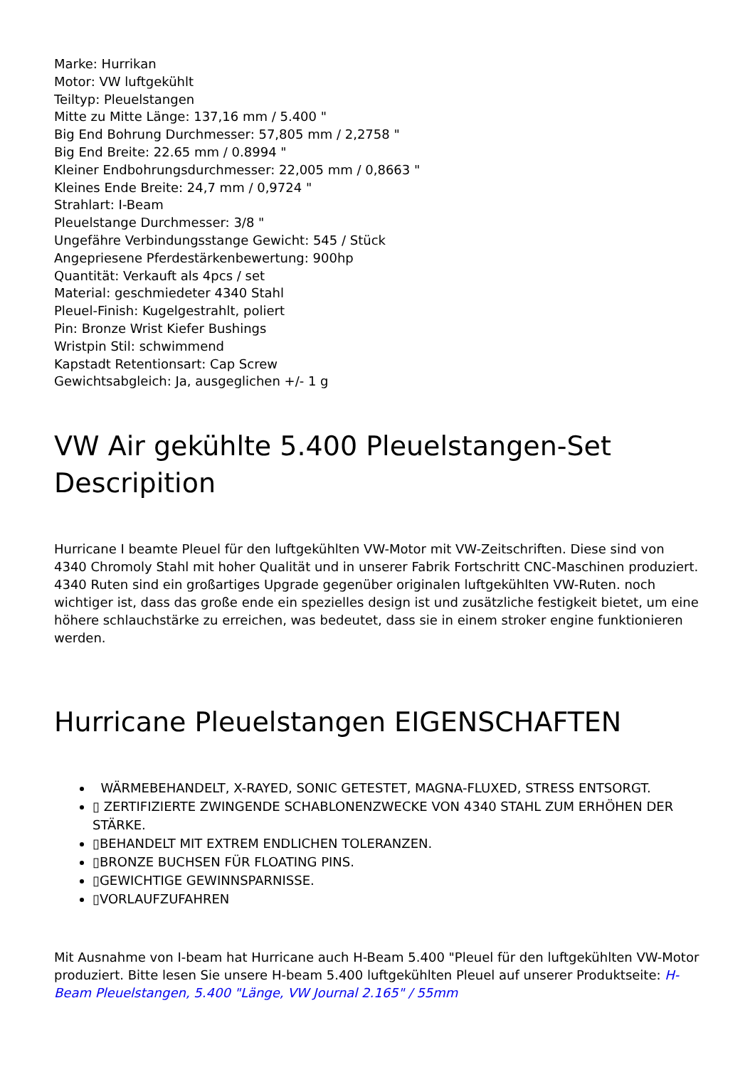Marke: Hurrikan
Motor: VW luftgekühlt
Teiltyp: Pleuelstangen
Mitte zu Mitte Länge: 137,16 mm / 5.400 "
Big End Bohrung Durchmesser: 57,805 mm / 2,2758 "
Big End Breite: 22.65 mm / 0.8994 "
Kleiner Endbohrungsdurchmesser: 22,005 mm / 0,8663 "
Kleines Ende Breite: 24,7 mm / 0,9724 "
Strahlart: I-Beam
Pleuelstange Durchmesser: 3/8 "
Ungefähre Verbindungsstange Gewicht: 545 / Stück
Angepriesene Pferdestärkenbewertung: 900hp
Quantität: Verkauft als 4pcs / set
Material: geschmiedeter 4340 Stahl
Pleuel-Finish: Kugelgestrahlt, poliert
Pin: Bronze Wrist Kiefer Bushings
Wristpin Stil: schwimmend
Kapstadt Retentionsart: Cap Screw
Gewichtsabgleich: Ja, ausgeglichen +/- 1 g
VW Air gekühlte 5.400 Pleuelstangen-Set Descripition
Hurricane I beamte Pleuel für den luftgekühlten VW-Motor mit VW-Zeitschriften. Diese sind von 4340 Chromoly Stahl mit hoher Qualität und in unserer Fabrik Fortschritt CNC-Maschinen produziert. 4340 Ruten sind ein großartiges Upgrade gegenüber originalen luftgekühlten VW-Ruten. noch wichtiger ist, dass das große ende ein spezielles design ist und zusätzliche festigkeit bietet, um eine höhere schlauchstärke zu erreichen, was bedeutet, dass sie in einem stroker engine funktionieren werden.
Hurricane Pleuelstangen EIGENSCHAFTEN
WÄRMEBEHANDELT, X-RAYED, SONIC GETESTET, MAGNA-FLUXED, STRESS ENTSORGT.
▯ ZERTIFIZIERTE ZWINGENDE SCHABLONENZWECKE VON 4340 STAHL ZUM ERHÖHEN DER STÄRKE.
▯BEHANDELT MIT EXTREM ENDLICHEN TOLERANZEN.
▯BRONZE BUCHSEN FÜR FLOATING PINS.
▯GEWICHTIGE GEWINNSPARNISSE.
▯VORLAUFZUFAHREN
Mit Ausnahme von I-beam hat Hurricane auch H-Beam 5.400 "Pleuel für den luftgekühlten VW-Motor produziert. Bitte lesen Sie unsere H-beam 5.400 luftgekühlten Pleuel auf unserer Produktseite: H-Beam Pleuelstangen, 5.400 "Länge, VW Journal 2.165" / 55mm